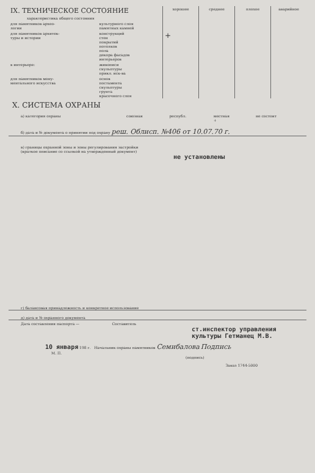| IX. ТЕХНИЧЕСКОЕ СОСТОЯНИЕ | | хорошее | среднее | плохое | аварийное |
| характеристика общего состояния | | | | | |
| для памятников архео- логии | культурного слоя памятных камней | | | | |
| для памятников архитек- туры и истории | конструкций стен покрытий потолков пола декора фасадов интерьеров | + | | | |
| в интерьере: | живописи скульптуры прикл. иск-ва | | | | |
| для памятников мону- ментального искусства | основ постамента скульптуры грунта красочного слоя | | | | |
X. СИСТЕМА ОХРАНЫ
| а) категория охраны | союзная | республ. | местная + | не состоит |
б) дата и № документа о принятии под охрану реш. Облисп. №406 от 10.07.70 г.
в) границы охранной зоны и зоны регулирования застройки
(краткое описание со ссылкой на утвержденный документ)
не установлены
г) балансовая принадлежность и конкретное использование
д) дата и № охранного документа
Дата составления паспорта — Составитель
ст.инспектор управления
культуры Гетманец М.В.
10 января 198 г. Начальник охраны памятников Семибалова Подпись
М. П.
(подпись)
Заказ 1744-5000